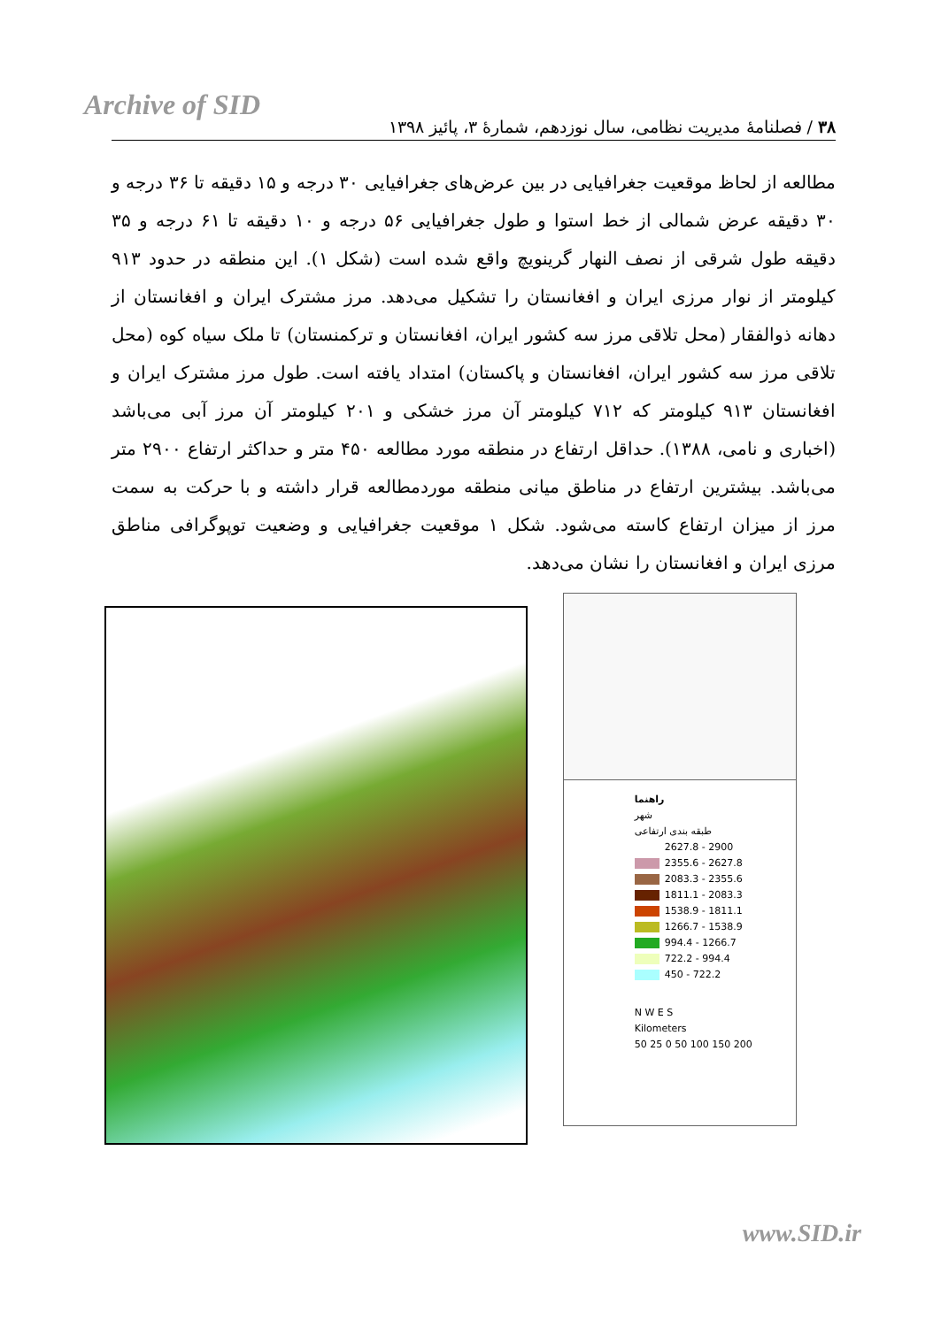Archive of SID
۳۸ / فصلنامۀ مدیریت نظامی، سال نوزدهم، شمارۀ ۳، پائیز ۱۳۹۸
مطالعه از لحاظ موقعیت جغرافیایی در بین عرض‌های جغرافیایی ۳۰ درجه و ۱۵ دقیقه تا ۳۶ درجه و ۳۰ دقیقه عرض شمالی از خط استوا و طول جغرافیایی ۵۶ درجه و ۱۰ دقیقه تا ۶۱ درجه و ۳۵ دقیقه طول شرقی از نصف النهار گرینویچ واقع شده است (شکل ۱). این منطقه در حدود ۹۱۳ کیلومتر از نوار مرزی ایران و افغانستان را تشکیل می‌دهد. مرز مشترک ایران و افغانستان از دهانه ذوالفقار (محل تلاقی مرز سه کشور ایران، افغانستان و ترکمنستان) تا ملک سیاه کوه (محل تلاقی مرز سه کشور ایران، افغانستان و پاکستان) امتداد یافته است. طول مرز مشترک ایران و افغانستان ۹۱۳ کیلومتر که ۷۱۲ کیلومتر آن مرز خشکی و ۲۰۱ کیلومتر آن مرز آبی می‌باشد (اخباری و نامی، ۱۳۸۸). حداقل ارتفاع در منطقه مورد مطالعه ۴۵۰ متر و حداکثر ارتفاع ۲۹۰۰ متر می‌باشد. بیشترین ارتفاع در مناطق میانی منطقه موردمطالعه قرار داشته و با حرکت به سمت مرز از میزان ارتفاع کاسته می‌شود. شکل ۱ موقعیت جغرافیایی و وضعیت توپوگرافی مناطق مرزی ایران و افغانستان را نشان می‌دهد.
راهنما
شهر
طبقه بندی ارتفاعی
2627.8 - 2900
2355.6 - 2627.8
2083.3 - 2355.6
1811.1 - 2083.3
1538.9 - 1811.1
1266.7 - 1538.9
994.4 - 1266.7
722.2 - 994.4
450 - 722.2
N W E S
Kilometers
50 25 0 50 100 150 200
www.SID.ir